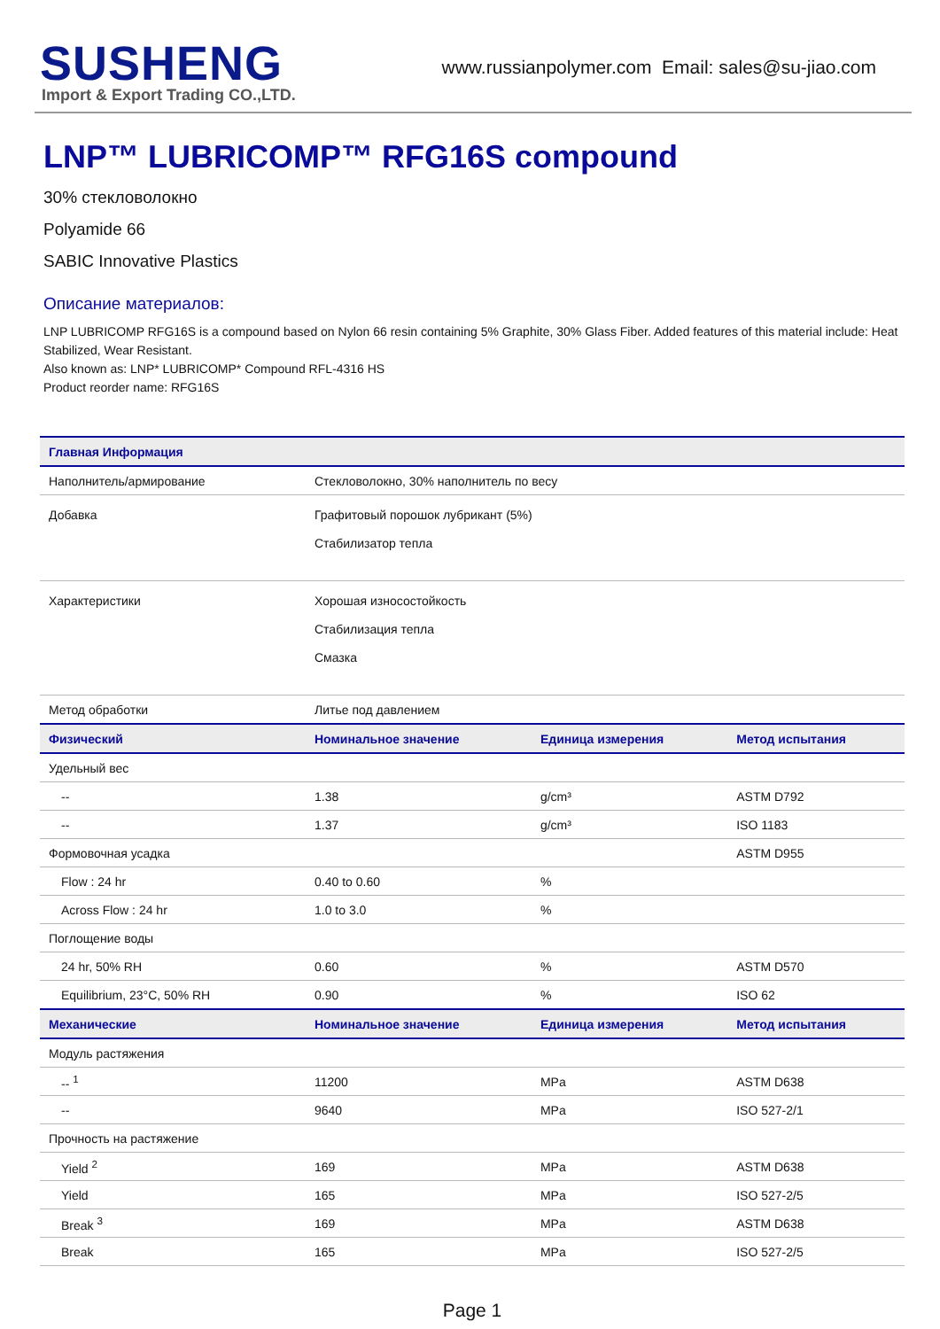SUSHENG
Import & Export Trading CO.,LTD.
www.russianpolymer.com Email: sales@su-jiao.com
LNP™ LUBRICOMP™ RFG16S compound
30% стекловолокно
Polyamide 66
SABIC Innovative Plastics
Описание материалов:
LNP LUBRICOMP RFG16S is a compound based on Nylon 66 resin containing 5% Graphite, 30% Glass Fiber. Added features of this material include: Heat Stabilized, Wear Resistant.
Also known as: LNP* LUBRICOMP* Compound RFL-4316 HS
Product reorder name: RFG16S
| Главная Информация | | | |
| --- | --- | --- | --- |
| Наполнитель/армирование | Стекловолокно, 30% наполнитель по весу | | |
| Добавка | Графитовый порошок лубрикант (5%) Стабилизатор тепла | | |
| Характеристики | Хорошая износостойкость Стабилизация тепла Смазка | | |
| Метод обработки | Литье под давлением | | |
| Физический | Номинальное значение | Единица измерения | Метод испытания |
| Удельный вес | | | |
| -- | 1.38 | g/cm³ | ASTM D792 |
| -- | 1.37 | g/cm³ | ISO 1183 |
| Формовочная усадка | | | ASTM D955 |
| Flow : 24 hr | 0.40 to 0.60 | % | |
| Across Flow : 24 hr | 1.0 to 3.0 | % | |
| Поглощение воды | | | |
| 24 hr, 50% RH | 0.60 | % | ASTM D570 |
| Equilibrium, 23°C, 50% RH | 0.90 | % | ISO 62 |
| Механические | Номинальное значение | Единица измерения | Метод испытания |
| Модуль растяжения | | | |
| -- <sup>1</sup> | 11200 | MPa | ASTM D638 |
| -- | 9640 | MPa | ISO 527-2/1 |
| Прочность на растяжение | | | |
| Yield <sup>2</sup> | 169 | MPa | ASTM D638 |
| Yield | 165 | MPa | ISO 527-2/5 |
| Break <sup>3</sup> | 169 | MPa | ASTM D638 |
| Break | 165 | MPa | ISO 527-2/5 |
Page 1